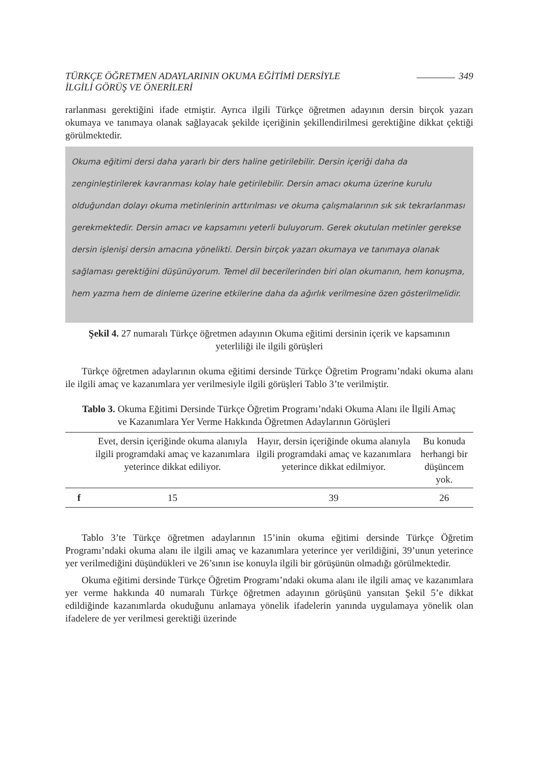TÜRKÇE ÖĞRETMEN ADAYLARININ OKUMA EĞİTİMİ DERSİYLE
İLGİLİ GÖRÜŞ VE ÖNERİLERİ
349
rarlanması gerektiğini ifade etmiştir. Ayrıca ilgili Türkçe öğretmen adayının dersin birçok yazarı okumaya ve tanımaya olanak sağlayacak şekilde içeriğinin şekillendirilmesi gerektiğine dikkat çektiği görülmektedir.
Okuma eğitimi dersi daha yararlı bir ders haline getirilebilir. Dersin içeriği daha da zenginleştirilerek kavranması kolay hale getirilebilir. Dersin amacı okuma üzerine kurulu olduğundan dolayı okuma metinlerinin arttırılması ve okuma çalışmalarının sık sık tekrarlanması gerekmektedir. Dersin amacı ve kapsamını yeterli buluyorum. Gerek okutulan metinler gerekse dersin işlenişi dersin amacına yönelikti. Dersin birçok yazarı okumaya ve tanımaya olanak sağlaması gerektiğini düşünüyorum. Temel dil becerilerinden biri olan okumanın, hem konuşma, hem yazma hem de dinleme üzerine etkilerine daha da ağırlık verilmesine özen gösterilmelidir.
Şekil 4. 27 numaralı Türkçe öğretmen adayının Okuma eğitimi dersinin içerik ve kapsamının yeterliliği ile ilgili görüşleri
Türkçe öğretmen adaylarının okuma eğitimi dersinde Türkçe Öğretim Programı’ndaki okuma alanı ile ilgili amaç ve kazanımlara yer verilmesiyle ilgili görüşleri Tablo 3’te verilmiştir.
Tablo 3. Okuma Eğitimi Dersinde Türkçe Öğretim Programı’ndaki Okuma Alanı ile İlgili Amaç ve Kazanımlara Yer Verme Hakkında Öğretmen Adaylarının Görüşleri
| | Evet, dersin içeriğinde okuma alanıyla ilgili programdaki amaç ve kazanımlara yeterince dikkat ediliyor. | Hayır, dersin içeriğinde okuma alanıyla ilgili programdaki amaç ve kazanımlara yeterince dikkat edilmiyor. | Bu konuda herhangi bir düşüncem yok. |
| --- | --- | --- | --- |
| f | 15 | 39 | 26 |
Tablo 3’te Türkçe öğretmen adaylarının 15’inin okuma eğitimi dersinde Türkçe Öğretim Programı’ndaki okuma alanı ile ilgili amaç ve kazanımlara yeterince yer verildiğini, 39’unun yeterince yer verilmediğini düşündükleri ve 26’sının ise konuyla ilgili bir görüşünün olmadığı görülmektedir.
Okuma eğitimi dersinde Türkçe Öğretim Programı’ndaki okuma alanı ile ilgili amaç ve kazanımlara yer verme hakkında 40 numaralı Türkçe öğretmen adayının görüşünü yansıtan Şekil 5’e dikkat edildiğinde kazanımlarda okuduğunu anlamaya yönelik ifadelerin yanında uygulamaya yönelik olan ifadelere de yer verilmesi gerektiği üzerinde